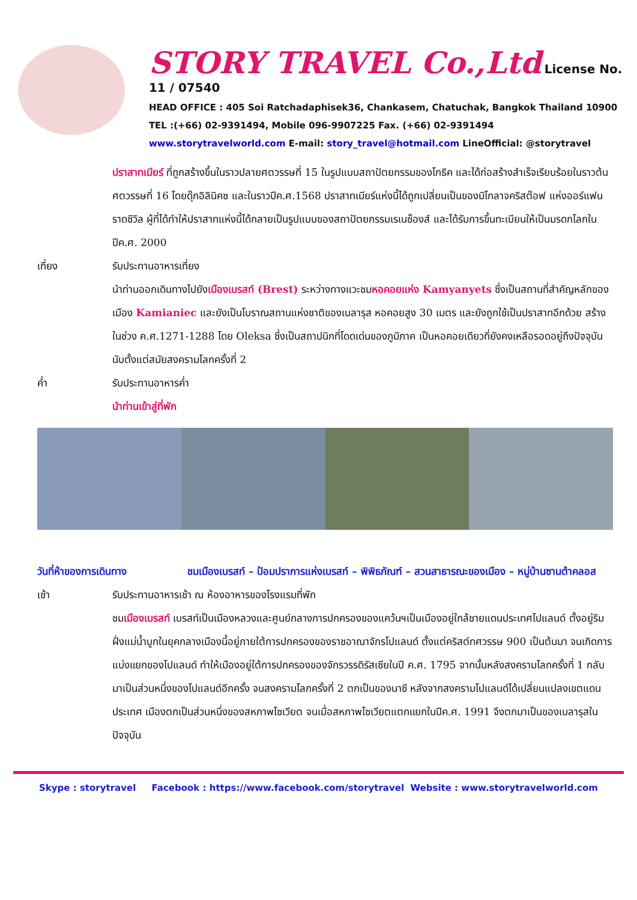STORY TRAVEL Co.,Ltd License No. 11 / 07540
HEAD OFFICE : 405 Soi Ratchadaphisek36, Chankasem, Chatuchak, Bangkok Thailand 10900
TEL :(+66) 02-9391494, Mobile 096-9907225 Fax. (+66) 02-9391494
www.storytravelworld.com E-mail: story_travel@hotmail.com LineOfficial: @storytravel
ปราสาทเมียร์ ที่ถูกสร้างขึ้นในราวปลายศตวรรษที่ 15 ในรูปแบบสถาปัตยกรรมของโกธิค และได้ก่อสร้างสำเร็จเรียบร้อยในราวต้นศตวรรษที่ 16 โดยดุ๊กอิลินิคซ และในราวปีค.ศ.1568 ปราสาทเมียร์แห่งนี้ได้ถูกเปลี่ยนเป็นของมิโกลาจคริสต๊อฟ แห่งออร์แฟน ราดซิวิล ผู้ที่ได้ทำให้ปราสาทแห่งนี้ได้กลายเป็นรูปแบบของสถาปัตยกรรมเรเนซ็องส์ และได้รับการขึ้นทะเบียนให้เป็นมรดกโลกในปีค.ศ. 2000
เที่ยง รับประทานอาหารเที่ยง
นำท่านออกเดินทางไปยังเมืองเบรสท์ (Brest) ระหว่างทางแวะชมหอคอยแห่ง Kamyanyets ซึ่งเป็นสถานที่สำคัญหลักของเมือง Kamianiec และยังเป็นโบราณสถานแห่งชาติของเบลารุส หอคอยสูง 30 เมตร และยังถูกใช้เป็นปราสาทอีกด้วย สร้างในช่วง ค.ศ.1271-1288 โดย Oleksa ซึ่งเป็นสถาปนิกที่โดดเด่นของภูมิภาค เป็นหอคอยเดียวที่ยังคงเหลือรอดอยู่ถึงปัจจุบันนับตั้งแต่สมัยสงครามโลกครั้งที่ 2
ค่ำ รับประทานอาหารค่ำ
นำท่านเข้าสู่ที่พัก
วันที่ห้าของการเดินทาง ชมเมืองเบรสท์ – ป้อมปราการแห่งเบรสท์ – พิพิธภัณฑ์ – สวนสาธารณะของเมือง – หมู่บ้านซานต้าคลอส
เช้า รับประทานอาหารเช้า ณ ห้องอาหารของโรงแรมที่พัก
ชมเมืองเบรสท์ เบรสท์เป็นเมืองหลวงและศูนย์กลางการปกครองของแคว้นฯเป็นเมืองอยู่ใกล้ชายแดนประเทศโปแลนด์ ตั้งอยู่ริมฝั่งแม่น้ำบูกในยุคกลางเมืองนี้อยู่ภายใต้การปกครองของราชอาณาจักรโปแลนด์ ตั้งแต่คริสต์ทศวรรษ 900 เป็นต้นมา จนเกิดการแบ่งแยกของโปแลนด์ ทำให้เมืองอยู่ใต้การปกครองของจักรวรรดิรัสเซียในปี ค.ศ. 1795 จากนั้นหลังสงครามโลกครั้งที่ 1 กลับมาเป็นส่วนหนึ่งของโปแลนด์อีกครั้ง จนสงครามโลกครั้งที่ 2 ตกเป็นของนาซี หลังจากสงครามโปแลนด์ได้เปลี่ยนแปลงเขตแดนประเทศ เมืองตกเป็นส่วนหนึ่งของสหภาพโซเวียต จนเมื่อสหภาพโซเวียตแตกแยกในปีค.ศ. 1991 จึงตกมาเป็นของเบลารุสในปัจจุบัน
Skype : storytravel Facebook : https://www.facebook.com/storytravel Website : www.storytravelworld.com